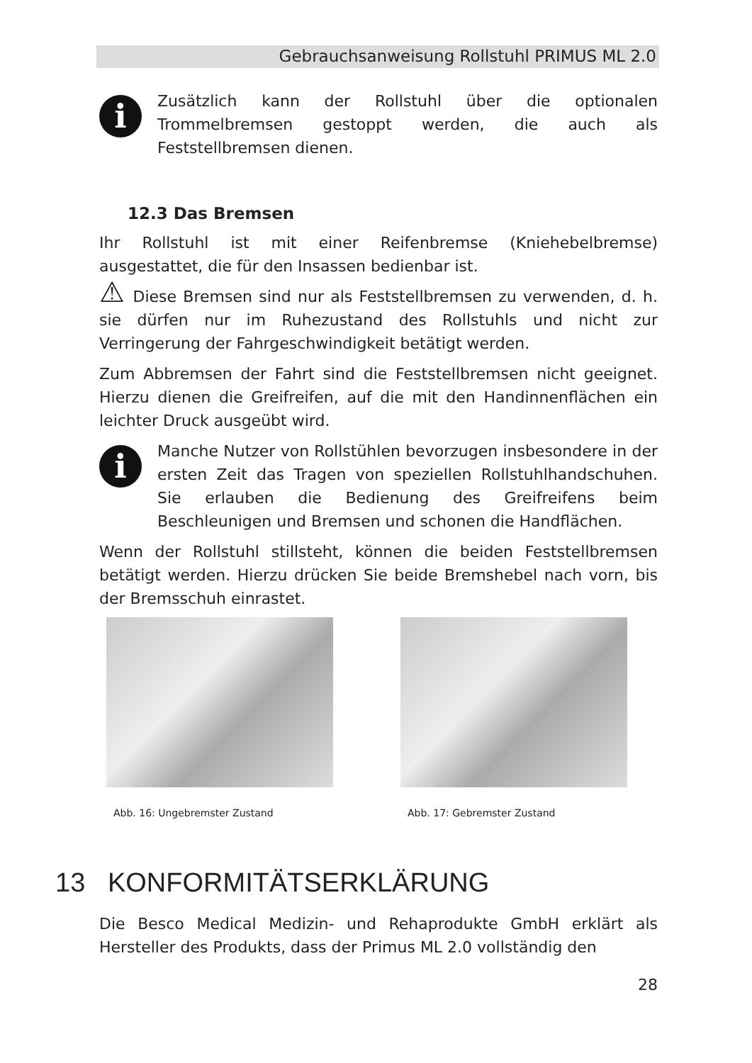Gebrauchsanweisung Rollstuhl PRIMUS ML 2.0
i
Zusätzlich kann der Rollstuhl über die optionalen Trommelbremsen gestoppt werden, die auch als Feststellbremsen dienen.
12.3 Das Bremsen
Ihr Rollstuhl ist mit einer Reifenbremse (Kniehebelbremse) ausgestattet, die für den Insassen bedienbar ist.
⚠ Diese Bremsen sind nur als Feststellbremsen zu verwenden, d. h. sie dürfen nur im Ruhezustand des Rollstuhls und nicht zur Verringerung der Fahrgeschwindigkeit betätigt werden.
Zum Abbremsen der Fahrt sind die Feststellbremsen nicht geeignet. Hierzu dienen die Greifreifen, auf die mit den Handinnenflächen ein leichter Druck ausgeübt wird.
i
Manche Nutzer von Rollstühlen bevorzugen insbesondere in der ersten Zeit das Tragen von speziellen Rollstuhlhandschuhen. Sie erlauben die Bedienung des Greifreifens beim Beschleunigen und Bremsen und schonen die Handflächen.
Wenn der Rollstuhl stillsteht, können die beiden Feststellbremsen betätigt werden. Hierzu drücken Sie beide Bremshebel nach vorn, bis der Bremsschuh einrastet.
Abb. 16: Ungebremster Zustand Abb. 17: Gebremster Zustand
13 KONFORMITÄTSERKLÄRUNG
Die Besco Medical Medizin- und Rehaprodukte GmbH erklärt als Hersteller des Produkts, dass der Primus ML 2.0 vollständig den
28